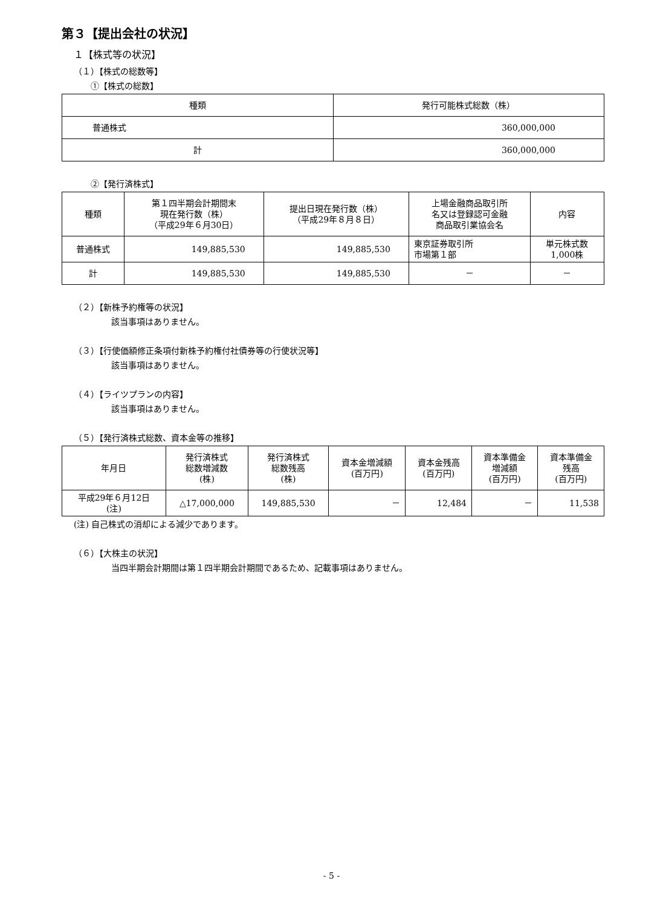第３【提出会社の状況】
１【株式等の状況】
（１）【株式の総数等】
①【株式の総数】
| 種類 | 発行可能株式総数（株） |
| --- | --- |
| 普通株式 | 360,000,000 |
| 計 | 360,000,000 |
②【発行済株式】
| 種類 | 第１四半期会計期間末 現在発行数（株） （平成29年６月30日） | 提出日現在発行数（株） （平成29年８月８日） | 上場金融商品取引所 名又は登録認可金融 商品取引業協会名 | 内容 |
| --- | --- | --- | --- | --- |
| 普通株式 | 149,885,530 | 149,885,530 | 東京証券取引所 市場第１部 | 単元株式数 1,000株 |
| 計 | 149,885,530 | 149,885,530 | － | － |
（２）【新株予約権等の状況】
該当事項はありません。
（３）【行使価額修正条項付新株予約権付社債券等の行使状況等】
該当事項はありません。
（４）【ライツプランの内容】
該当事項はありません。
（５）【発行済株式総数、資本金等の推移】
| 年月日 | 発行済株式 総数増減数 (株) | 発行済株式 総数残高 (株) | 資本金増減額 (百万円) | 資本金残高 (百万円) | 資本準備金 増減額 (百万円) | 資本準備金 残高 (百万円) |
| --- | --- | --- | --- | --- | --- | --- |
| 平成29年６月12日 (注) | △17,000,000 | 149,885,530 | － | 12,484 | － | 11,538 |
(注) 自己株式の消却による減少であります。
（６）【大株主の状況】
当四半期会計期間は第１四半期会計期間であるため、記載事項はありません。
- 5 -